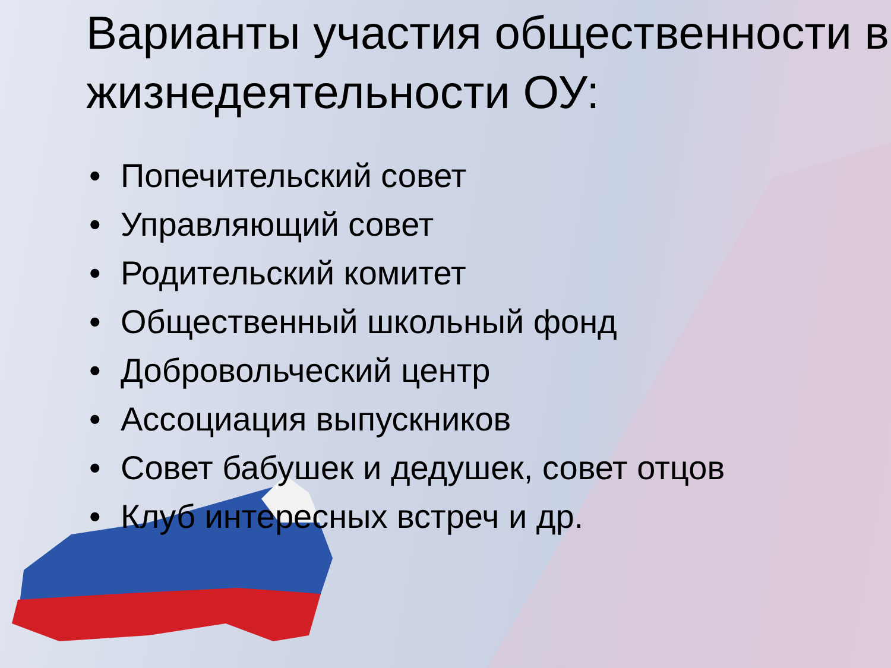Варианты участия общественности в жизнедеятельности ОУ:
• Попечительский совет
• Управляющий совет
• Родительский комитет
• Общественный школьный фонд
• Добровольческий центр
• Ассоциация выпускников
• Совет бабушек и дедушек, совет отцов
• Клуб интересных встреч и др.